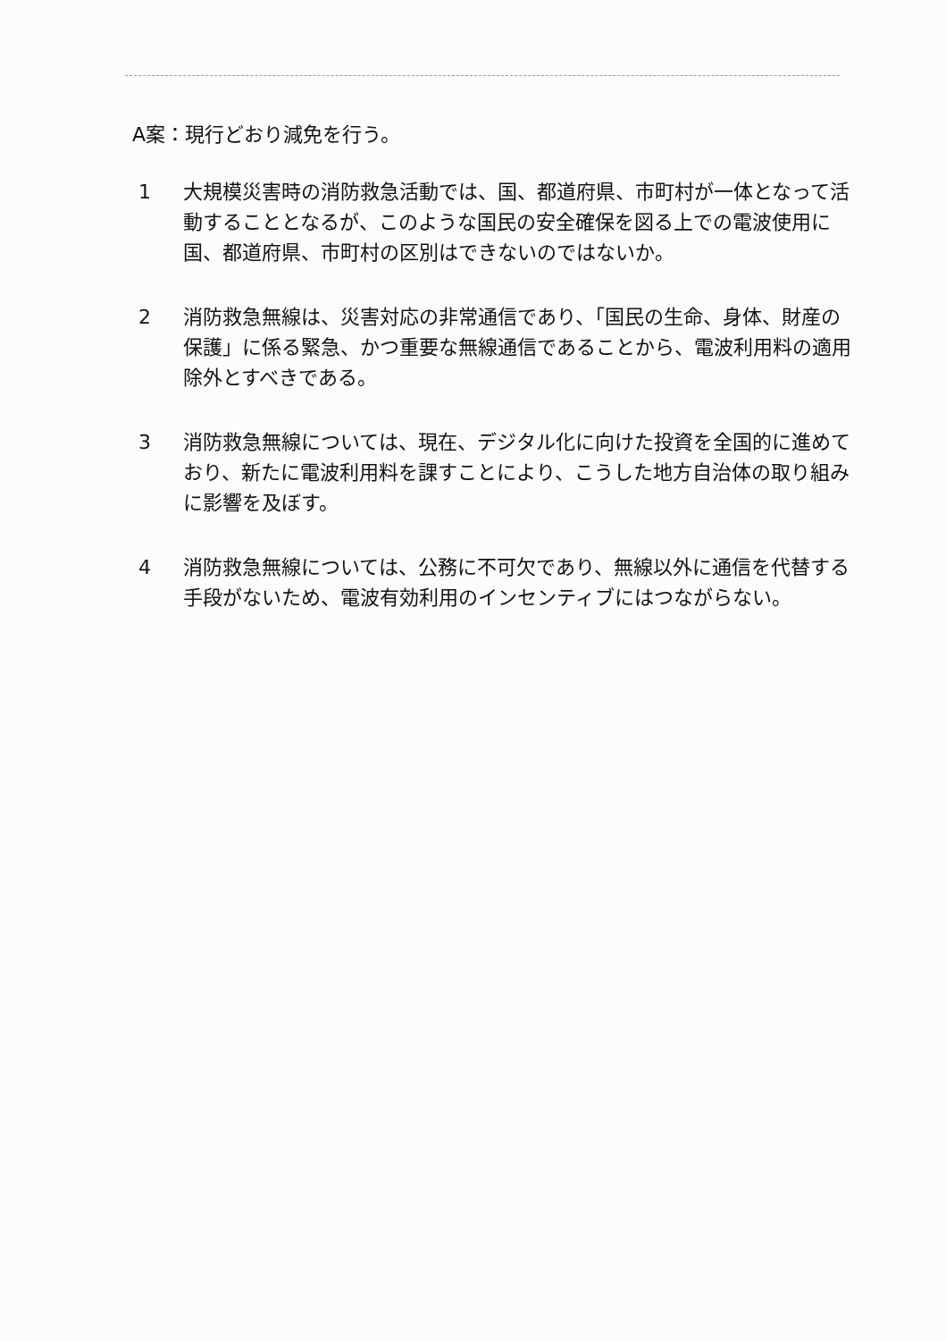A案：現行どおり減免を行う。
1 大規模災害時の消防救急活動では、国、都道府県、市町村が一体となって活動することとなるが、このような国民の安全確保を図る上での電波使用に国、都道府県、市町村の区別はできないのではないか。
2 消防救急無線は、災害対応の非常通信であり、「国民の生命、身体、財産の保護」に係る緊急、かつ重要な無線通信であることから、電波利用料の適用除外とすべきである。
3 消防救急無線については、現在、デジタル化に向けた投資を全国的に進めており、新たに電波利用料を課すことにより、こうした地方自治体の取り組みに影響を及ぼす。
4 消防救急無線については、公務に不可欠であり、無線以外に通信を代替する手段がないため、電波有効利用のインセンティブにはつながらない。